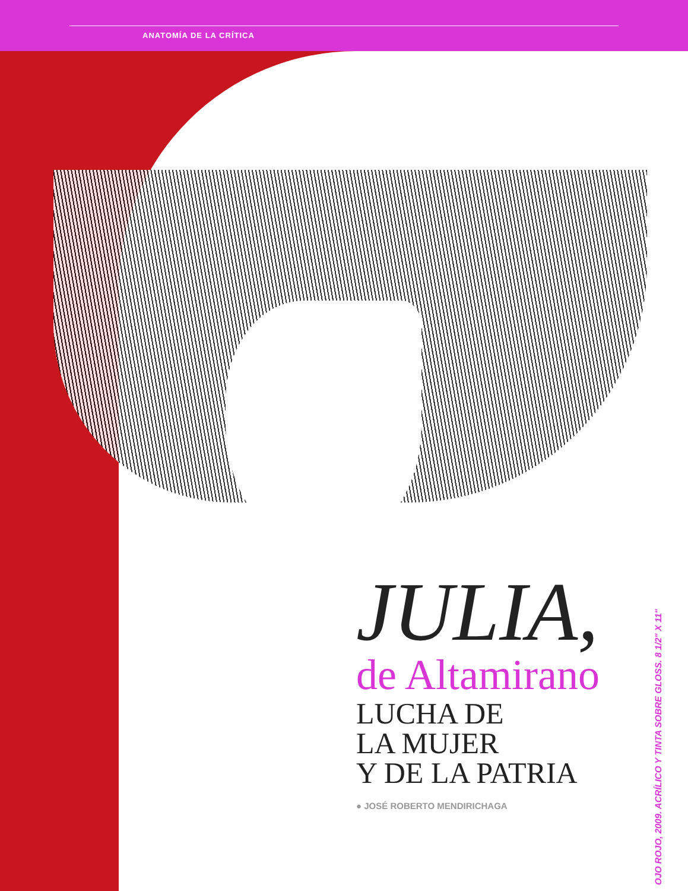ANATOMÍA DE LA CRÍTICA
JULIA,
de Altamirano
LUCHA DE
LA MUJER
Y DE LA PATRIA
● JOSÉ ROBERTO MENDIRICHAGA
OJO ROJO, 2009. ACRÍLICO Y TINTA SOBRE GLOSS. 8 1/2" X 11"